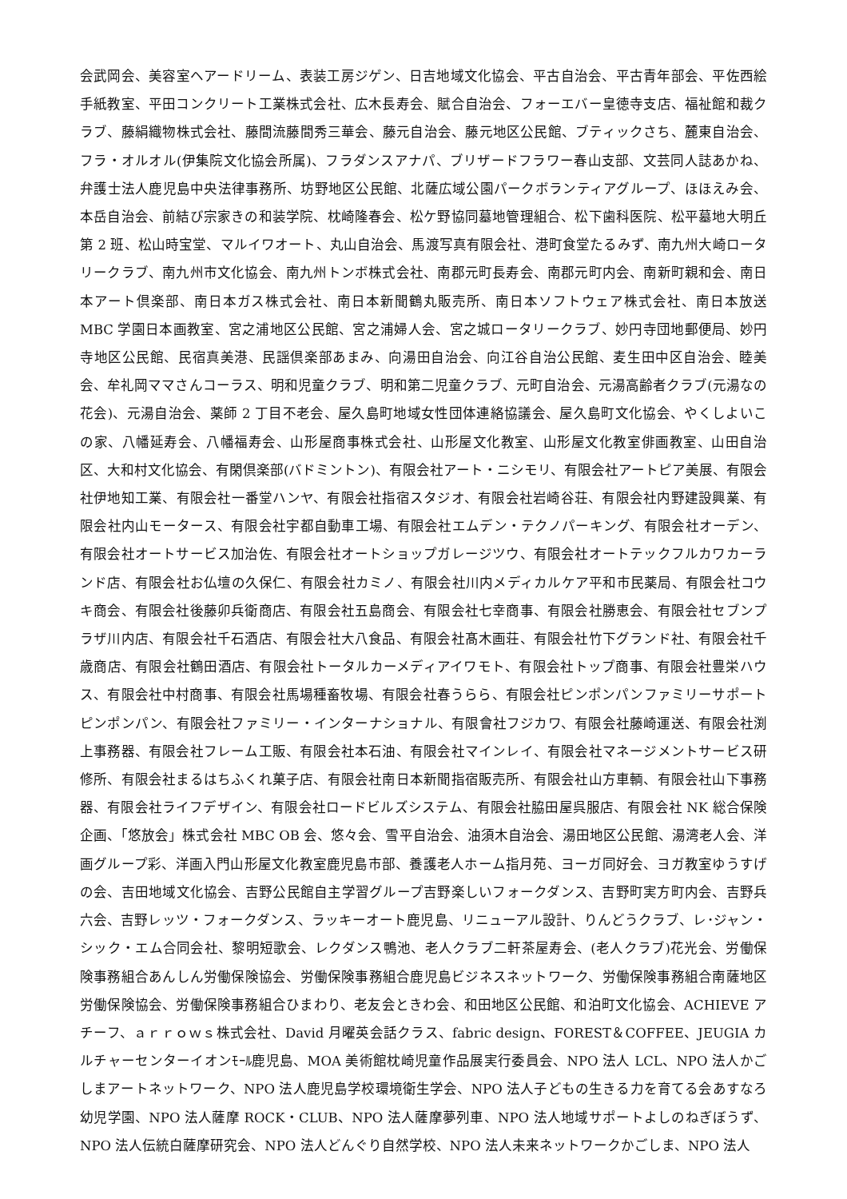会武岡会、美容室ヘアードリーム、表装工房ジゲン、日吉地域文化協会、平古自治会、平古青年部会、平佐西絵手紙教室、平田コンクリート工業株式会社、広木長寿会、賦合自治会、フォーエバー皇徳寺支店、福祉館和裁クラブ、藤絹織物株式会社、藤間流藤間秀三華会、藤元自治会、藤元地区公民館、ブティックさち、麓東自治会、フラ・オルオル(伊集院文化協会所属)、フラダンスアナパ、ブリザードフラワー春山支部、文芸同人誌あかね、弁護士法人鹿児島中央法律事務所、坊野地区公民館、北薩広域公園パークボランティアグループ、ほほえみ会、本岳自治会、前結び宗家きの和装学院、枕崎隆春会、松ケ野協同墓地管理組合、松下歯科医院、松平墓地大明丘第 2 班、松山時宝堂、マルイワオート、丸山自治会、馬渡写真有限会社、港町食堂たるみず、南九州大崎ロータリークラブ、南九州市文化協会、南九州トンボ株式会社、南郡元町長寿会、南郡元町内会、南新町親和会、南日本アート倶楽部、南日本ガス株式会社、南日本新聞鶴丸販売所、南日本ソフトウェア株式会社、南日本放送 MBC 学園日本画教室、宮之浦地区公民館、宮之浦婦人会、宮之城ロータリークラブ、妙円寺団地郵便局、妙円寺地区公民館、民宿真美港、民謡倶楽部あまみ、向湯田自治会、向江谷自治公民館、麦生田中区自治会、睦美会、牟礼岡ママさんコーラス、明和児童クラブ、明和第二児童クラブ、元町自治会、元湯高齢者クラブ(元湯なの花会)、元湯自治会、薬師 2 丁目不老会、屋久島町地域女性団体連絡協議会、屋久島町文化協会、やくしよいこの家、八幡延寿会、八幡福寿会、山形屋商事株式会社、山形屋文化教室、山形屋文化教室俳画教室、山田自治区、大和村文化協会、有閑倶楽部(バドミントン)、有限会社アート・ニシモリ、有限会社アートピア美展、有限会社伊地知工業、有限会社一番堂ハンヤ、有限会社指宿スタジオ、有限会社岩崎谷荘、有限会社内野建設興業、有限会社内山モータース、有限会社宇都自動車工場、有限会社エムデン・テクノパーキング、有限会社オーデン、有限会社オートサービス加治佐、有限会社オートショップガレージツウ、有限会社オートテックフルカワカーランド店、有限会社お仏壇の久保仁、有限会社カミノ、有限会社川内メディカルケア平和市民薬局、有限会社コウキ商会、有限会社後藤卯兵衛商店、有限会社五島商会、有限会社七幸商事、有限会社勝恵会、有限会社セブンプラザ川内店、有限会社千石酒店、有限会社大八食品、有限会社髙木画荘、有限会社竹下グランド社、有限会社千歳商店、有限会社鶴田酒店、有限会社トータルカーメディアイワモト、有限会社トップ商事、有限会社豊栄ハウス、有限会社中村商事、有限会社馬場種畜牧場、有限会社春うらら、有限会社ピンポンパンファミリーサポートピンポンパン、有限会社ファミリー・インターナショナル、有限會社フジカワ、有限会社藤崎運送、有限会社渕上事務器、有限会社フレーム工販、有限会社本石油、有限会社マインレイ、有限会社マネージメントサービス研修所、有限会社まるはちふくれ菓子店、有限会社南日本新聞指宿販売所、有限会社山方車輌、有限会社山下事務器、有限会社ライフデザイン、有限会社ロードビルズシステム、有限会社脇田屋呉服店、有限会社 NK 総合保険企画、「悠放会」株式会社 MBC OB 会、悠々会、雪平自治会、油須木自治会、湯田地区公民館、湯湾老人会、洋画グループ彩、洋画入門山形屋文化教室鹿児島市部、養護老人ホーム指月苑、ヨーガ同好会、ヨガ教室ゆうすげの会、吉田地域文化協会、吉野公民館自主学習グループ吉野楽しいフォークダンス、吉野町実方町内会、吉野兵六会、吉野レッツ・フォークダンス、ラッキーオート鹿児島、リニューアル設計、りんどうクラブ、レ･ジャン・シック・エム合同会社、黎明短歌会、レクダンス鴨池、老人クラブ二軒茶屋寿会、(老人クラブ)花光会、労働保険事務組合あんしん労働保険協会、労働保険事務組合鹿児島ビジネスネットワーク、労働保険事務組合南薩地区労働保険協会、労働保険事務組合ひまわり、老友会ときわ会、和田地区公民館、和泊町文化協会、ACHIEVE アチーフ、ａｒｒｏｗｓ株式会社、David 月曜英会話クラス、fabric design、FOREST＆COFFEE、JEUGIA カルチャーセンターイオンﾓｰﾙ鹿児島、MOA 美術館枕崎児童作品展実行委員会、NPO 法人 LCL、NPO 法人かごしまアートネットワーク、NPO 法人鹿児島学校環境衛生学会、NPO 法人子どもの生きる力を育てる会あすなろ幼児学園、NPO 法人薩摩 ROCK・CLUB、NPO 法人薩摩夢列車、NPO 法人地域サポートよしのねぎぼうず、NPO 法人伝統白薩摩研究会、NPO 法人どんぐり自然学校、NPO 法人未来ネットワークかごしま、NPO 法人